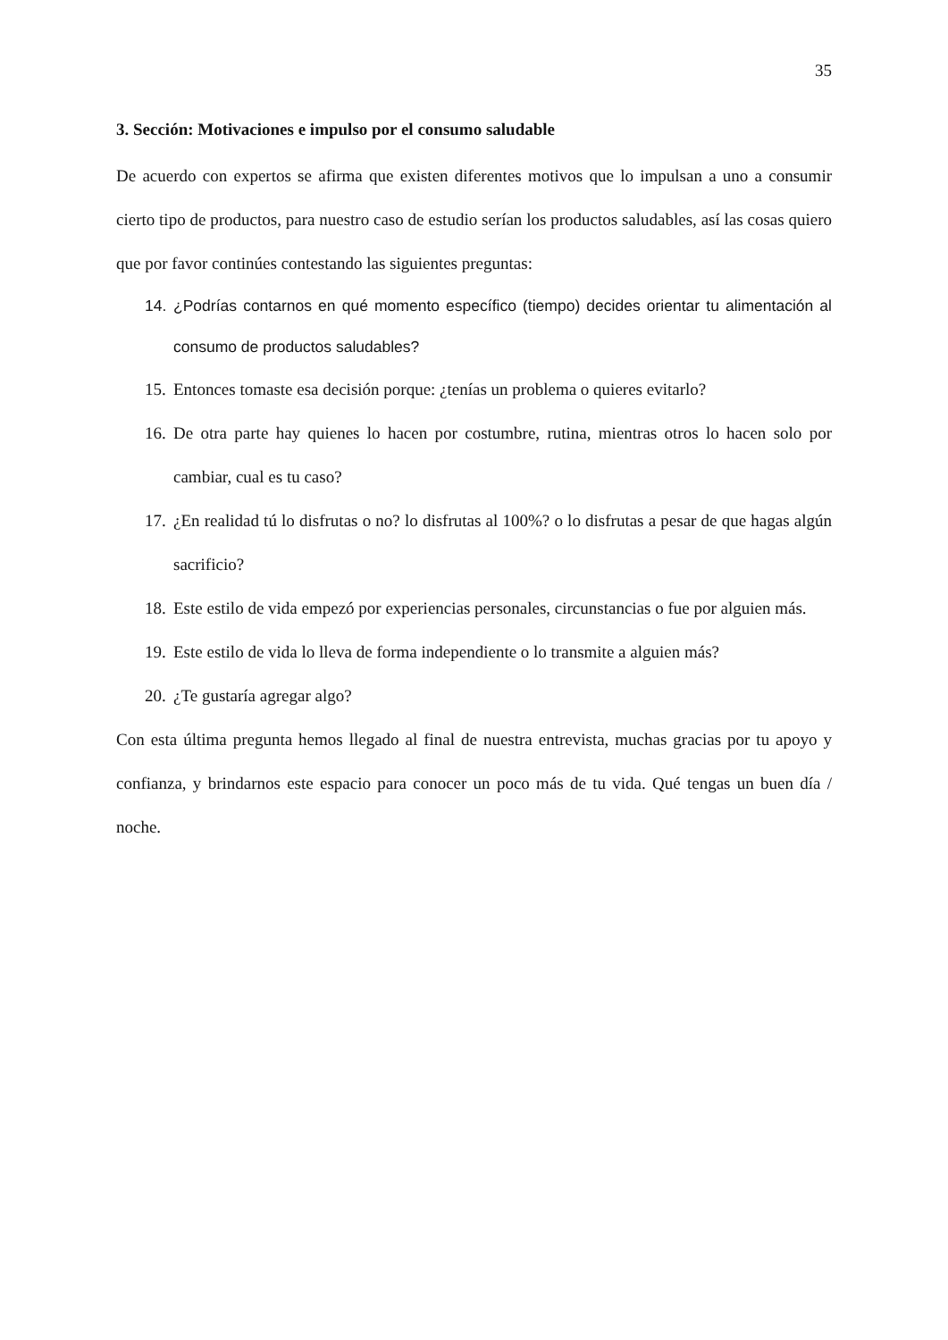35
3. Sección: Motivaciones e impulso por el consumo saludable
De acuerdo con expertos se afirma que existen diferentes motivos que lo impulsan a uno a consumir cierto tipo de productos, para nuestro caso de estudio serían los productos saludables, así las cosas quiero que por favor continúes contestando las siguientes preguntas:
14. ¿Podrías contarnos en qué momento específico (tiempo) decides orientar tu alimentación al consumo de productos saludables?
15. Entonces tomaste esa decisión porque: ¿tenías un problema o quieres evitarlo?
16. De otra parte hay quienes lo hacen por costumbre, rutina, mientras otros lo hacen solo por cambiar, cual es tu caso?
17. ¿En realidad tú lo disfrutas o no? lo disfrutas al 100%? o lo disfrutas a pesar de que hagas algún sacrificio?
18. Este estilo de vida empezó por experiencias personales, circunstancias o fue por alguien más.
19. Este estilo de vida lo lleva de forma independiente o lo transmite a alguien más?
20. ¿Te gustaría agregar algo?
Con esta última pregunta hemos llegado al final de nuestra entrevista, muchas gracias por tu apoyo y confianza, y brindarnos este espacio para conocer un poco más de tu vida. Qué tengas un buen día / noche.